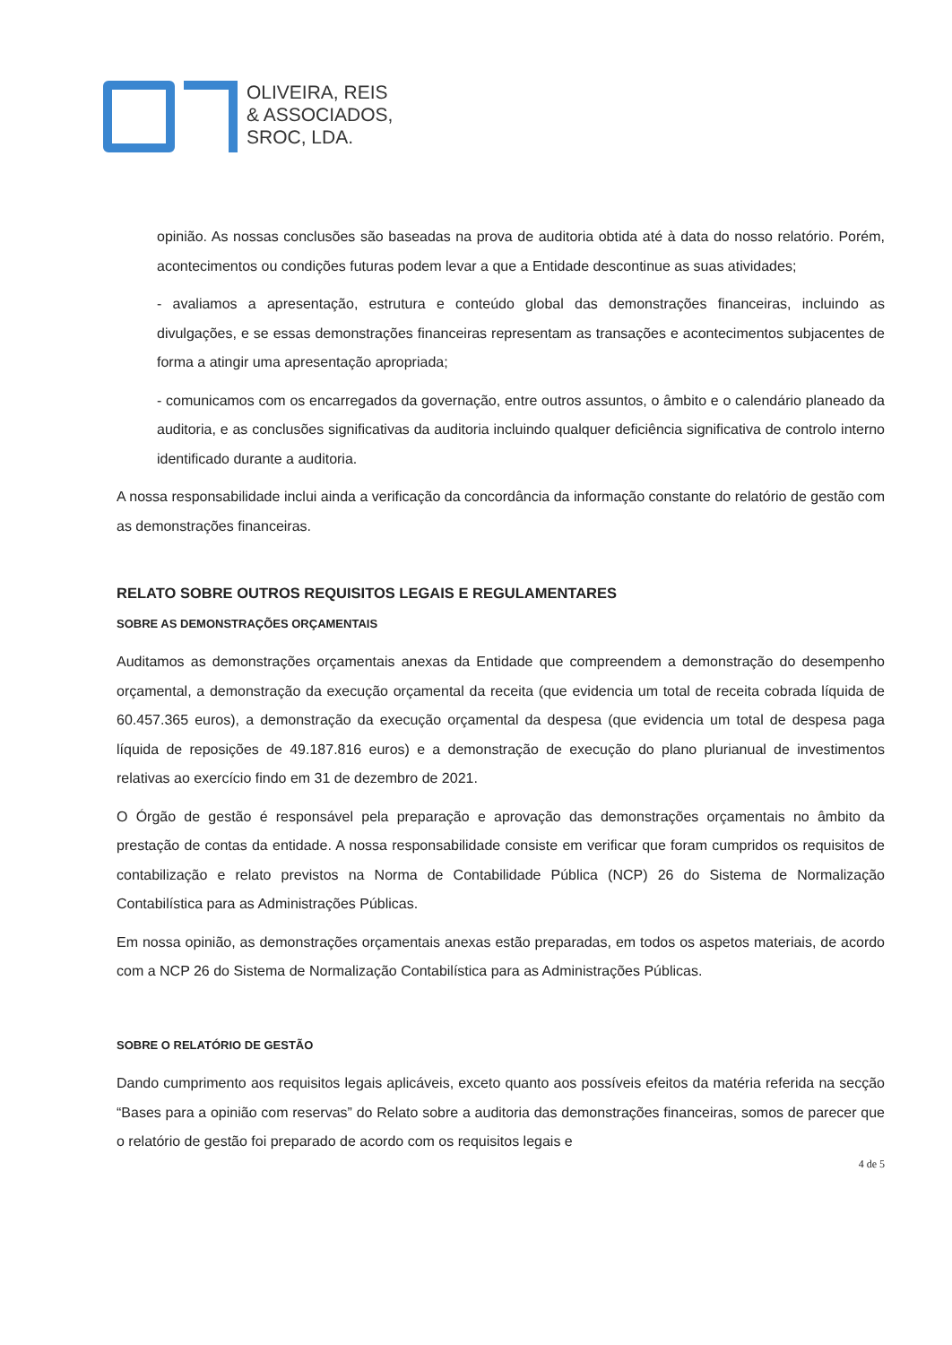OLIVEIRA, REIS
& ASSOCIADOS,
SROC, LDA.
opinião. As nossas conclusões são baseadas na prova de auditoria obtida até à data do nosso relatório. Porém, acontecimentos ou condições futuras podem levar a que a Entidade descontinue as suas atividades;
- avaliamos a apresentação, estrutura e conteúdo global das demonstrações financeiras, incluindo as divulgações, e se essas demonstrações financeiras representam as transações e acontecimentos subjacentes de forma a atingir uma apresentação apropriada;
- comunicamos com os encarregados da governação, entre outros assuntos, o âmbito e o calendário planeado da auditoria, e as conclusões significativas da auditoria incluindo qualquer deficiência significativa de controlo interno identificado durante a auditoria.
A nossa responsabilidade inclui ainda a verificação da concordância da informação constante do relatório de gestão com as demonstrações financeiras.
RELATO SOBRE OUTROS REQUISITOS LEGAIS E REGULAMENTARES
SOBRE AS DEMONSTRAÇÕES ORÇAMENTAIS
Auditamos as demonstrações orçamentais anexas da Entidade que compreendem a demonstração do desempenho orçamental, a demonstração da execução orçamental da receita (que evidencia um total de receita cobrada líquida de 60.457.365 euros), a demonstração da execução orçamental da despesa (que evidencia um total de despesa paga líquida de reposições de 49.187.816 euros) e a demonstração de execução do plano plurianual de investimentos relativas ao exercício findo em 31 de dezembro de 2021.
O Órgão de gestão é responsável pela preparação e aprovação das demonstrações orçamentais no âmbito da prestação de contas da entidade. A nossa responsabilidade consiste em verificar que foram cumpridos os requisitos de contabilização e relato previstos na Norma de Contabilidade Pública (NCP) 26 do Sistema de Normalização Contabilística para as Administrações Públicas.
Em nossa opinião, as demonstrações orçamentais anexas estão preparadas, em todos os aspetos materiais, de acordo com a NCP 26 do Sistema de Normalização Contabilística para as Administrações Públicas.
SOBRE O RELATÓRIO DE GESTÃO
Dando cumprimento aos requisitos legais aplicáveis, exceto quanto aos possíveis efeitos da matéria referida na secção “Bases para a opinião com reservas” do Relato sobre a auditoria das demonstrações financeiras, somos de parecer que o relatório de gestão foi preparado de acordo com os requisitos legais e
4 de 5